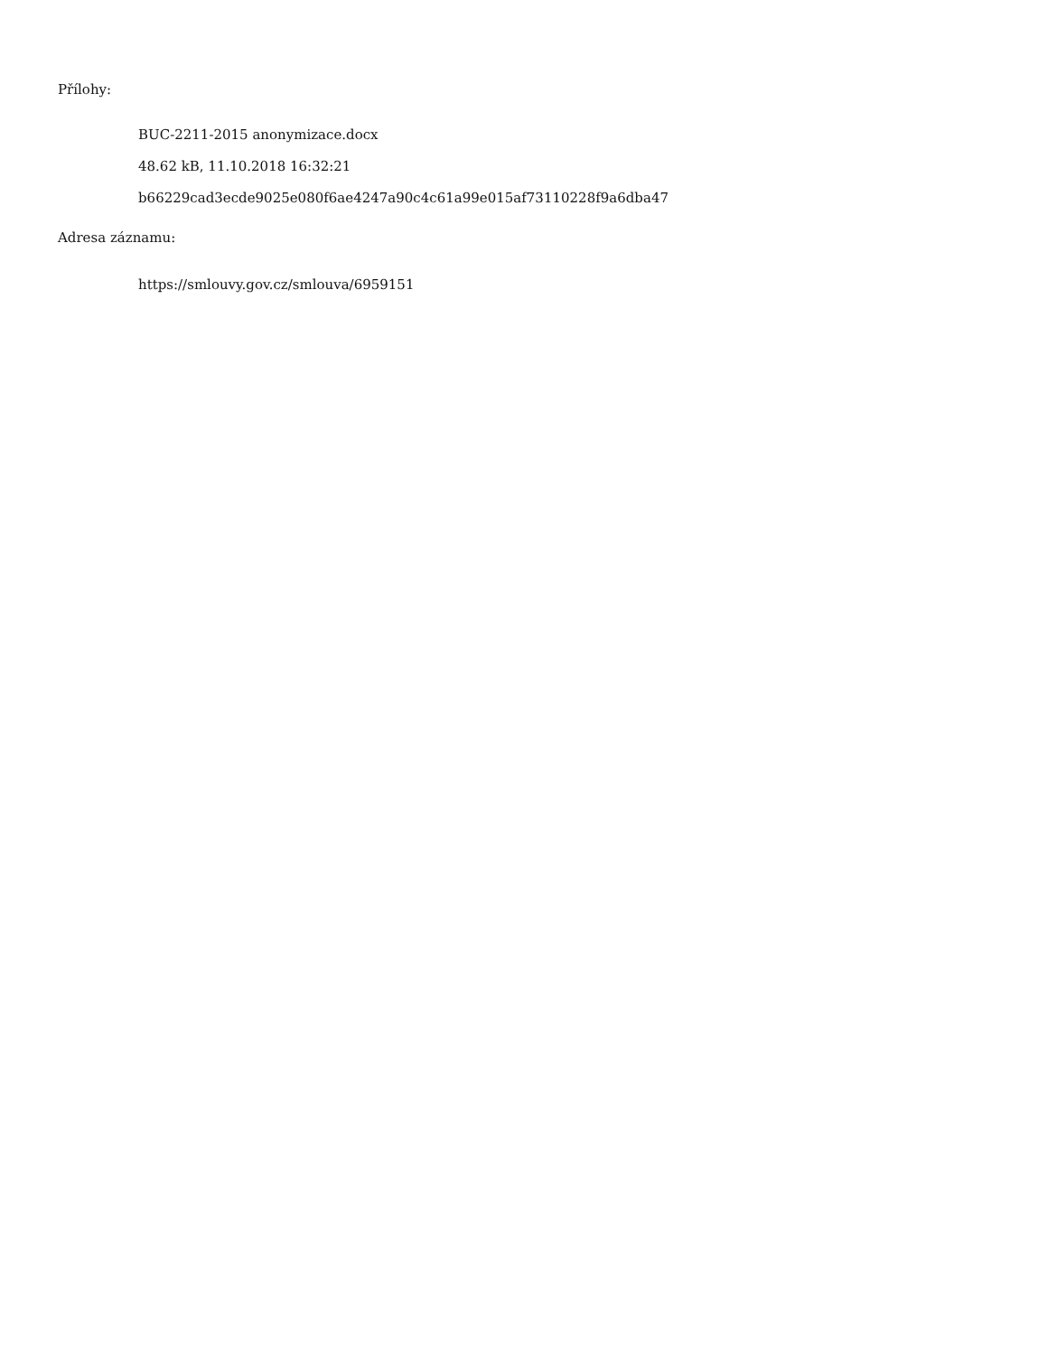Přílohy:
BUC-2211-2015 anonymizace.docx
48.62 kB, 11.10.2018 16:32:21
b66229cad3ecde9025e080f6ae4247a90c4c61a99e015af73110228f9a6dba47
Adresa záznamu:
https://smlouvy.gov.cz/smlouva/6959151